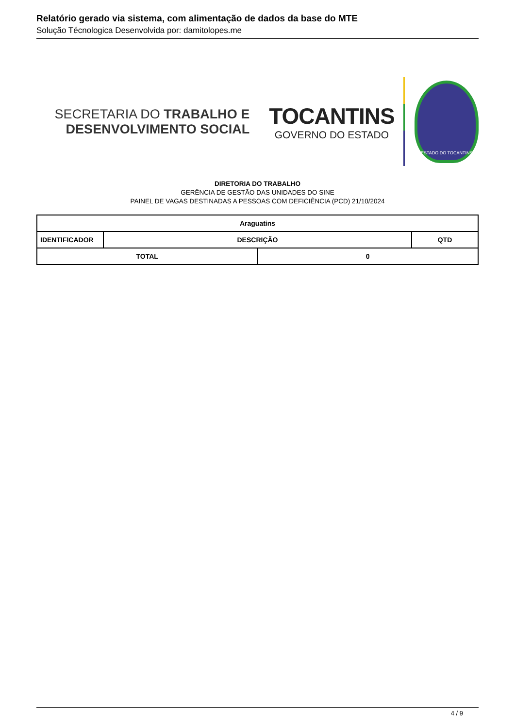Relatório gerado via sistema, com alimentação de dados da base do MTE
Solução Técnologica Desenvolvida por: damitolopes.me
SECRETARIA DO TRABALHO E
DESENVOLVIMENTO SOCIAL
TOCANTINS
GOVERNO DO ESTADO
ESTADO DO TOCANTINS
DIRETORIA DO TRABALHO
GERÊNCIA DE GESTÃO DAS UNIDADES DO SINE
PAINEL DE VAGAS DESTINADAS A PESSOAS COM DEFICIÊNCIA (PCD) 21/10/2024
| Araguatins | | | |
| --- | --- | --- | --- |
| IDENTIFICADOR | DESCRIÇÃO | | QTD |
| TOTAL | | 0 | |
4 / 9